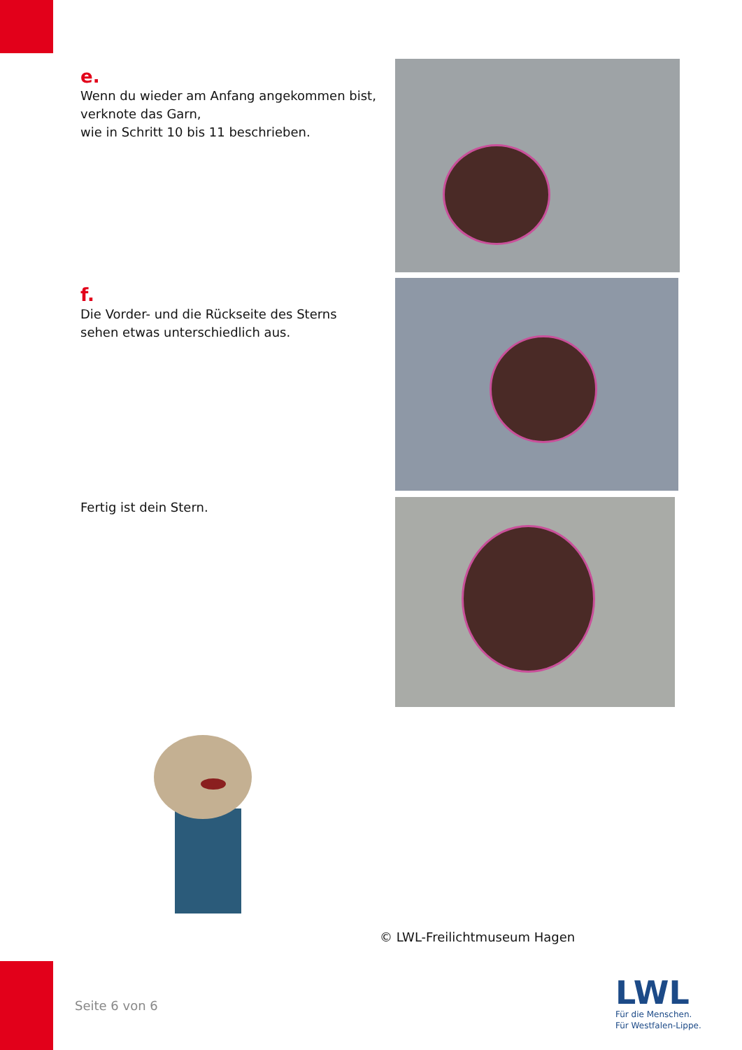e.
Wenn du wieder am Anfang angekommen bist,
verknote das Garn,
wie in Schritt 10 bis 11 beschrieben.
f.
Die Vorder- und die Rückseite des Sterns
sehen etwas unterschiedlich aus.
Fertig ist dein Stern.
© LWL-Freilichtmuseum Hagen
Seite 6 von 6
LWL
Für die Menschen.
Für Westfalen-Lippe.